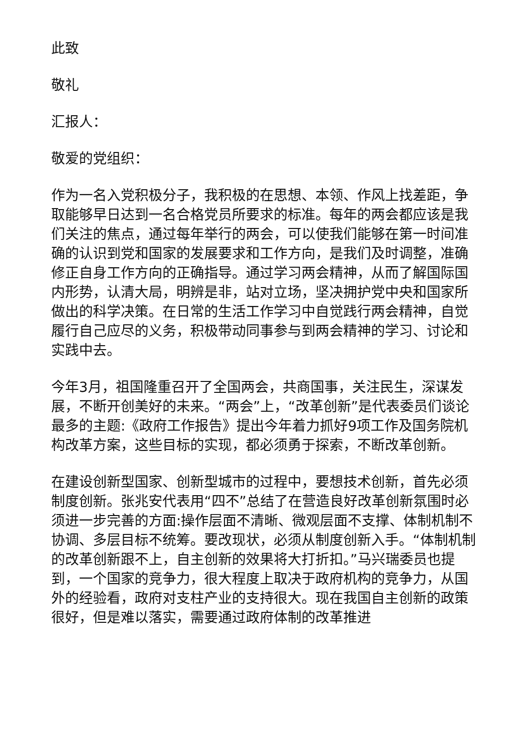此致
敬礼
汇报人：
敬爱的党组织：
作为一名入党积极分子，我积极的在思想、本领、作风上找差距，争取能够早日达到一名合格党员所要求的标准。每年的两会都应该是我们关注的焦点，通过每年举行的两会，可以使我们能够在第一时间准确的认识到党和国家的发展要求和工作方向，是我们及时调整，准确修正自身工作方向的正确指导。通过学习两会精神，从而了解国际国内形势，认清大局，明辨是非，站对立场，坚决拥护党中央和国家所做出的科学决策。在日常的生活工作学习中自觉践行两会精神，自觉履行自己应尽的义务，积极带动同事参与到两会精神的学习、讨论和实践中去。
今年3月，祖国隆重召开了全国两会，共商国事，关注民生，深谋发展，不断开创美好的未来。“两会”上，“改革创新”是代表委员们谈论最多的主题:《政府工作报告》提出今年着力抓好9项工作及国务院机构改革方案，这些目标的实现，都必须勇于探索，不断改革创新。
在建设创新型国家、创新型城市的过程中，要想技术创新，首先必须制度创新。张兆安代表用“四不”总结了在营造良好改革创新氛围时必须进一步完善的方面:操作层面不清晰、微观层面不支撑、体制机制不协调、多层目标不统筹。要改现状，必须从制度创新入手。“体制机制的改革创新跟不上，自主创新的效果将大打折扣。”马兴瑞委员也提到，一个国家的竞争力，很大程度上取决于政府机构的竞争力，从国外的经验看，政府对支柱产业的支持很大。现在我国自主创新的政策很好，但是难以落实，需要通过政府体制的改革推进